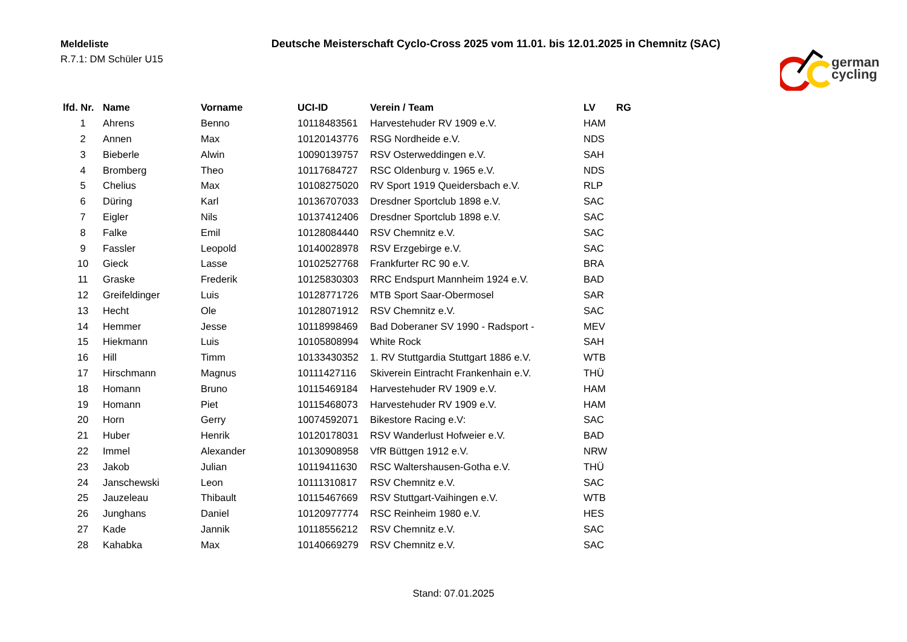Meldeliste
R.7.1: DM Schüler U15
Deutsche Meisterschaft Cyclo-Cross 2025 vom 11.01. bis 12.01.2025 in Chemnitz (SAC)
german
cycling
| lfd. Nr. | Name | Vorname | UCI-ID | Verein / Team | LV | RG |
| --- | --- | --- | --- | --- | --- | --- |
| 1 | Ahrens | Benno | 10118483561 | Harvestehuder RV 1909 e.V. | HAM | |
| 2 | Annen | Max | 10120143776 | RSG Nordheide e.V. | NDS | |
| 3 | Bieberle | Alwin | 10090139757 | RSV Osterweddingen e.V. | SAH | |
| 4 | Bromberg | Theo | 10117684727 | RSC Oldenburg v. 1965 e.V. | NDS | |
| 5 | Chelius | Max | 10108275020 | RV Sport 1919 Queidersbach e.V. | RLP | |
| 6 | Düring | Karl | 10136707033 | Dresdner Sportclub 1898 e.V. | SAC | |
| 7 | Eigler | Nils | 10137412406 | Dresdner Sportclub 1898 e.V. | SAC | |
| 8 | Falke | Emil | 10128084440 | RSV Chemnitz e.V. | SAC | |
| 9 | Fassler | Leopold | 10140028978 | RSV Erzgebirge e.V. | SAC | |
| 10 | Gieck | Lasse | 10102527768 | Frankfurter RC 90 e.V. | BRA | |
| 11 | Graske | Frederik | 10125830303 | RRC Endspurt Mannheim 1924 e.V. | BAD | |
| 12 | Greifeldinger | Luis | 10128771726 | MTB Sport Saar-Obermosel | SAR | |
| 13 | Hecht | Ole | 10128071912 | RSV Chemnitz e.V. | SAC | |
| 14 | Hemmer | Jesse | 10118998469 | Bad Doberaner SV 1990 - Radsport - | MEV | |
| 15 | Hiekmann | Luis | 10105808994 | White Rock | SAH | |
| 16 | Hill | Timm | 10133430352 | 1. RV Stuttgardia Stuttgart 1886 e.V. | WTB | |
| 17 | Hirschmann | Magnus | 10111427116 | Skiverein Eintracht Frankenhain e.V. | THÜ | |
| 18 | Homann | Bruno | 10115469184 | Harvestehuder RV 1909 e.V. | HAM | |
| 19 | Homann | Piet | 10115468073 | Harvestehuder RV 1909 e.V. | HAM | |
| 20 | Horn | Gerry | 10074592071 | Bikestore Racing e.V: | SAC | |
| 21 | Huber | Henrik | 10120178031 | RSV Wanderlust Hofweier e.V. | BAD | |
| 22 | Immel | Alexander | 10130908958 | VfR Büttgen 1912 e.V. | NRW | |
| 23 | Jakob | Julian | 10119411630 | RSC Waltershausen-Gotha e.V. | THÜ | |
| 24 | Janschewski | Leon | 10111310817 | RSV Chemnitz e.V. | SAC | |
| 25 | Jauzeleau | Thibault | 10115467669 | RSV Stuttgart-Vaihingen e.V. | WTB | |
| 26 | Junghans | Daniel | 10120977774 | RSC Reinheim 1980 e.V. | HES | |
| 27 | Kade | Jannik | 10118556212 | RSV Chemnitz e.V. | SAC | |
| 28 | Kahabka | Max | 10140669279 | RSV Chemnitz e.V. | SAC | |
Stand: 07.01.2025